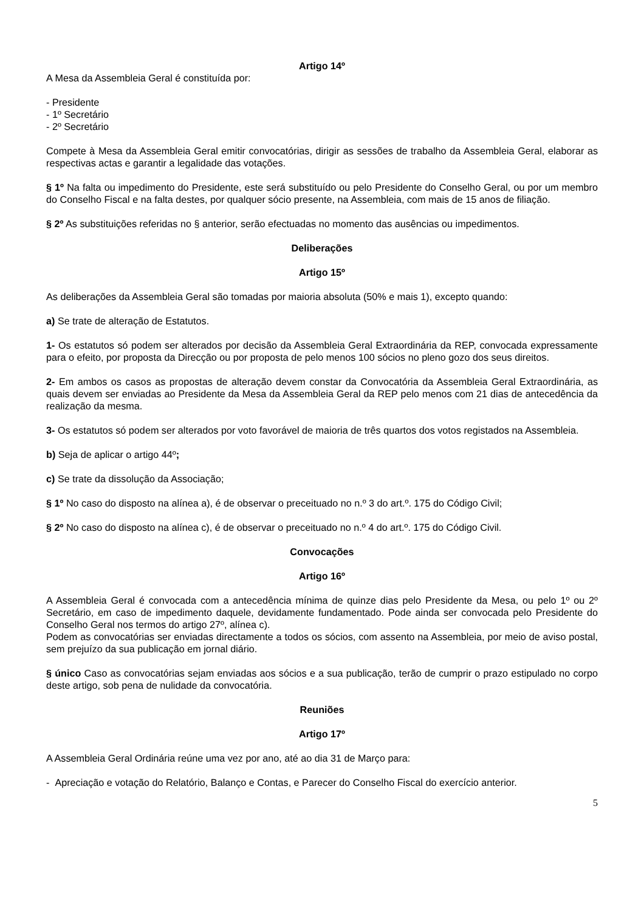Artigo 14º
A Mesa da Assembleia Geral é constituída por:
- Presidente
- 1º Secretário
- 2º Secretário
Compete à Mesa da Assembleia Geral emitir convocatórias, dirigir as sessões de trabalho da Assembleia Geral, elaborar as respectivas actas e garantir a legalidade das votações.
§ 1º Na falta ou impedimento do Presidente, este será substituído ou pelo Presidente do Conselho Geral, ou por um membro do Conselho Fiscal e na falta destes, por qualquer sócio presente, na Assembleia, com mais de 15 anos de filiação.
§ 2º As substituições referidas no § anterior, serão efectuadas no momento das ausências ou impedimentos.
Deliberações
Artigo 15º
As deliberações da Assembleia Geral são tomadas por maioria absoluta (50% e mais 1), excepto quando:
a) Se trate de alteração de Estatutos.
1- Os estatutos só podem ser alterados por decisão da Assembleia Geral Extraordinária da REP, convocada expressamente para o efeito, por proposta da Direcção ou por proposta de pelo menos 100 sócios no pleno gozo dos seus direitos.
2- Em ambos os casos as propostas de alteração devem constar da Convocatória da Assembleia Geral Extraordinária, as quais devem ser enviadas ao Presidente da Mesa da Assembleia Geral da REP pelo menos com 21 dias de antecedência da realização da mesma.
3- Os estatutos só podem ser alterados por voto favorável de maioria de três quartos dos votos registados na Assembleia.
b) Seja de aplicar o artigo 44º;
c) Se trate da dissolução da Associação;
§ 1º No caso do disposto na alínea a), é de observar o preceituado no n.º 3 do art.º. 175 do Código Civil;
§ 2º No caso do disposto na alínea c), é de observar o preceituado no n.º 4 do art.º. 175 do Código Civil.
Convocações
Artigo 16º
A Assembleia Geral é convocada com a antecedência mínima de quinze dias pelo Presidente da Mesa, ou pelo 1º ou 2º Secretário, em caso de impedimento daquele, devidamente fundamentado. Pode ainda ser convocada pelo Presidente do Conselho Geral nos termos do artigo 27º, alínea c).
Podem as convocatórias ser enviadas directamente a todos os sócios, com assento na Assembleia, por meio de aviso postal, sem prejuízo da sua publicação em jornal diário.
§ único Caso as convocatórias sejam enviadas aos sócios e a sua publicação, terão de cumprir o prazo estipulado no corpo deste artigo, sob pena de nulidade da convocatória.
Reuniões
Artigo 17º
A Assembleia Geral Ordinária reúne uma vez por ano, até ao dia 31 de Março para:
- Apreciação e votação do Relatório, Balanço e Contas, e Parecer do Conselho Fiscal do exercício anterior.
5